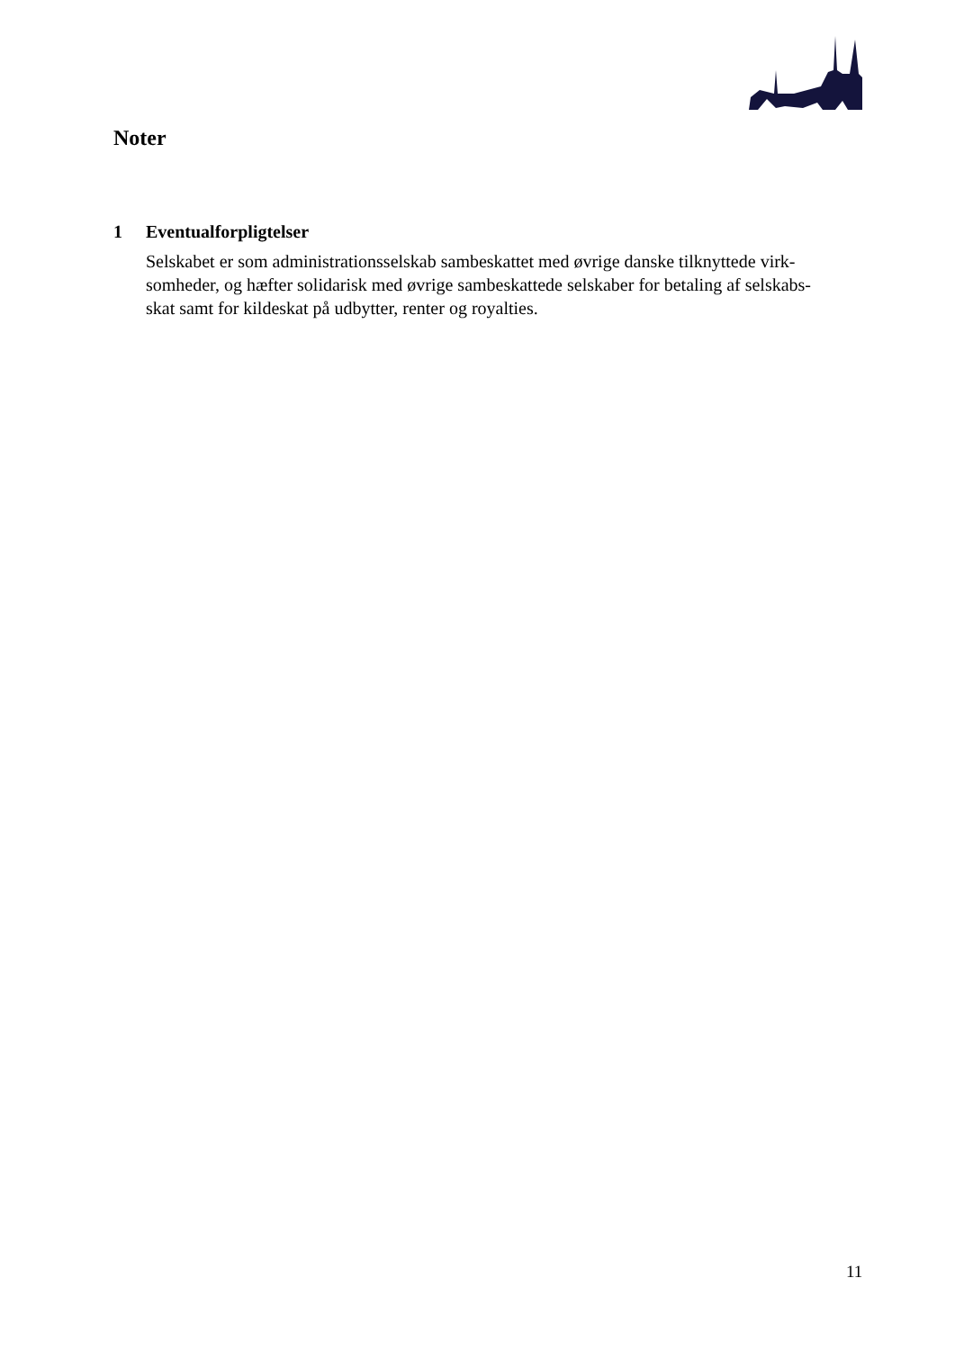Noter
1 Eventualforpligtelser
Selskabet er som administrationsselskab sambeskattet med øvrige danske tilknyttede virk-
somheder, og hæfter solidarisk med øvrige sambeskattede selskaber for betaling af selskabs-
skat samt for kildeskat på udbytter, renter og royalties.
11